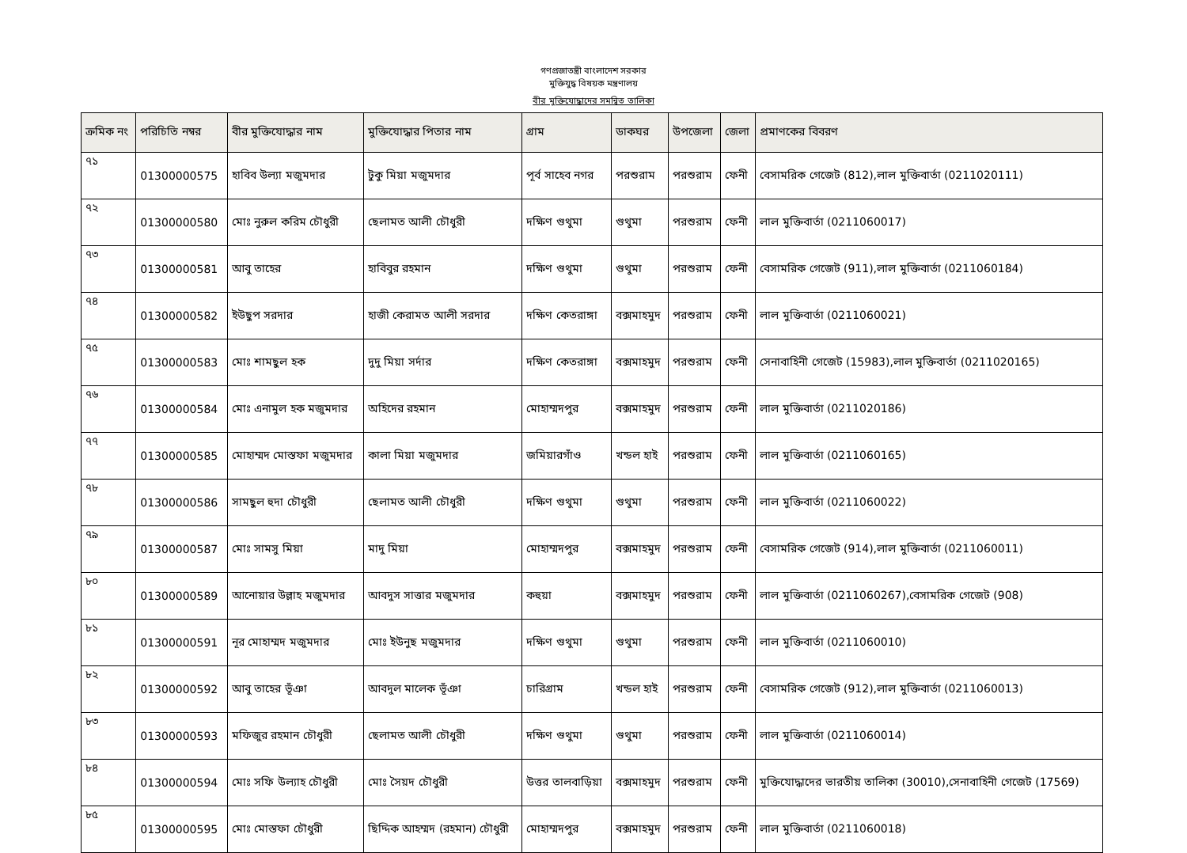গণপ্রজাতন্ত্রী বাংলাদেশ সরকার
মুক্তিযুদ্ধ বিষয়ক মন্ত্রণালয়
বীর মুক্তিযোদ্ধাদের সমন্বিত তালিকা
| ক্রমিক নং | পরিচিতি নম্বর | বীর মুক্তিযোদ্ধার নাম | মুক্তিযোদ্ধার পিতার নাম | গ্রাম | ডাকঘর | উপজেলা | জেলা | প্রমাণকের বিবরণ |
| --- | --- | --- | --- | --- | --- | --- | --- | --- |
| ৭১ | 01300000575 | হাবিব উল্যা মজুমদার | টুকু মিয়া মজুমদার | পূর্ব সাহেব নগর | পরশুরাম | পরশুরাম | ফেনী | বেসামরিক গেজেট (812),লাল মুক্তিবার্তা (0211020111) |
| ৭২ | 01300000580 | মোঃ নুরুল করিম চৌধুরী | ছেলামত আলী চৌধুরী | দক্ষিণ গুথুমা | গুথুমা | পরশুরাম | ফেনী | লাল মুক্তিবার্তা (0211060017) |
| ৭৩ | 01300000581 | আবু তাহের | হাবিবুর রহমান | দক্ষিণ গুথুমা | গুথুমা | পরশুরাম | ফেনী | বেসামরিক গেজেট (911),লাল মুক্তিবার্তা (0211060184) |
| ৭৪ | 01300000582 | ইউছুপ সরদার | হাজী কেরামত আলী সরদার | দক্ষিণ কেতরাঙ্গা | বক্সমাহমুদ | পরশুরাম | ফেনী | লাল মুক্তিবার্তা (0211060021) |
| ৭৫ | 01300000583 | মোঃ শামছুল হক | দুদু মিয়া সর্দার | দক্ষিণ কেতরাঙ্গা | বক্সমাহমুদ | পরশুরাম | ফেনী | সেনাবাহিনী গেজেট (15983),লাল মুক্তিবার্তা (0211020165) |
| ৭৬ | 01300000584 | মোঃ এনামুল হক মজুমদার | অহিদের রহমান | মোহাম্মদপুর | বক্সমাহমুদ | পরশুরাম | ফেনী | লাল মুক্তিবার্তা (0211020186) |
| ৭৭ | 01300000585 | মোহাম্মদ মোস্তফা মজুমদার | কালা মিয়া মজুমদার | জমিয়ারগাঁও | খন্ডল হাই | পরশুরাম | ফেনী | লাল মুক্তিবার্তা (0211060165) |
| ৭৮ | 01300000586 | সামছুল হুদা চৌধুরী | ছেলামত আলী চৌধুরী | দক্ষিণ গুথুমা | গুথুমা | পরশুরাম | ফেনী | লাল মুক্তিবার্তা (0211060022) |
| ৭৯ | 01300000587 | মোঃ সামসু মিয়া | মাদু মিয়া | মোহাম্মদপুর | বক্সমাহমুদ | পরশুরাম | ফেনী | বেসামরিক গেজেট (914),লাল মুক্তিবার্তা (0211060011) |
| ৮০ | 01300000589 | আনোয়ার উল্লাহ মজুমদার | আবদুস সাত্তার মজুমদার | কহুয়া | বক্সমাহমুদ | পরশুরাম | ফেনী | লাল মুক্তিবার্তা (0211060267),বেসামরিক গেজেট (908) |
| ৮১ | 01300000591 | নূর মোহাম্মদ মজুমদার | মোঃ ইউনুছ মজুমদার | দক্ষিণ গুথুমা | গুথুমা | পরশুরাম | ফেনী | লাল মুক্তিবার্তা (0211060010) |
| ৮২ | 01300000592 | আবু তাহের ভূঁঞা | আবদুল মালেক ভূঁঞা | চারিগ্রাম | খন্ডল হাই | পরশুরাম | ফেনী | বেসামরিক গেজেট (912),লাল মুক্তিবার্তা (0211060013) |
| ৮৩ | 01300000593 | মফিজুর রহমান চৌধুরী | ছেলামত আলী চৌধুরী | দক্ষিণ গুথুমা | গুথুমা | পরশুরাম | ফেনী | লাল মুক্তিবার্তা (0211060014) |
| ৮৪ | 01300000594 | মোঃ সফি উল্যাহ চৌধুরী | মোঃ সৈয়দ চৌধুরী | উত্তর তালবাড়িয়া | বক্সমাহমুদ | পরশুরাম | ফেনী | মুক্তিযোদ্ধাদের ভারতীয় তালিকা (30010),সেনাবাহিনী গেজেট (17569) |
| ৮৫ | 01300000595 | মোঃ মোস্তফা চৌধুরী | ছিদ্দিক আহম্মদ (রহমান) চৌধুরী | মোহাম্মদপুর | বক্সমাহমুদ | পরশুরাম | ফেনী | লাল মুক্তিবার্তা (0211060018) |